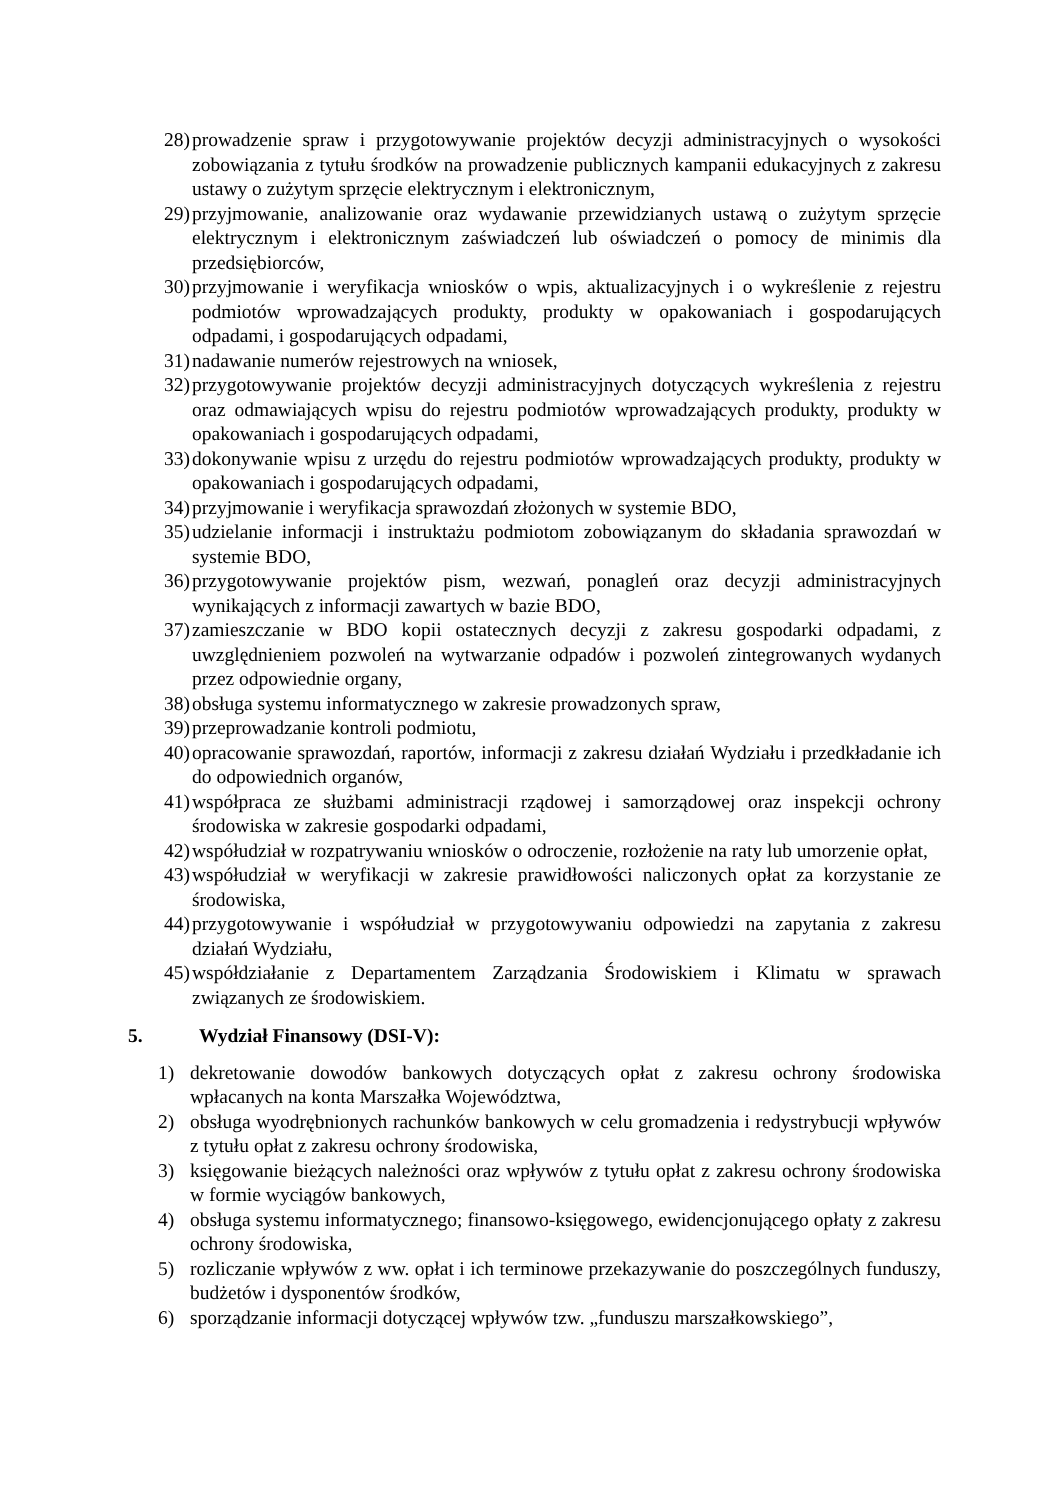28) prowadzenie spraw i przygotowywanie projektów decyzji administracyjnych o wysokości zobowiązania z tytułu środków na prowadzenie publicznych kampanii edukacyjnych z zakresu ustawy o zużytym sprzęcie elektrycznym i elektronicznym,
29) przyjmowanie, analizowanie oraz wydawanie przewidzianych ustawą o zużytym sprzęcie elektrycznym i elektronicznym zaświadczeń lub oświadczeń o pomocy de minimis dla przedsiębiorców,
30) przyjmowanie i weryfikacja wniosków o wpis, aktualizacyjnych i o wykreślenie z rejestru podmiotów wprowadzających produkty, produkty w opakowaniach i gospodarujących odpadami, i gospodarujących odpadami,
31) nadawanie numerów rejestrowych na wniosek,
32) przygotowywanie projektów decyzji administracyjnych dotyczących wykreślenia z rejestru oraz odmawiających wpisu do rejestru podmiotów wprowadzających produkty, produkty w opakowaniach i gospodarujących odpadami,
33) dokonywanie wpisu z urzędu do rejestru podmiotów wprowadzających produkty, produkty w opakowaniach i gospodarujących odpadami,
34) przyjmowanie i weryfikacja sprawozdań złożonych w systemie BDO,
35) udzielanie informacji i instruktażu podmiotom zobowiązanym do składania sprawozdań w systemie BDO,
36) przygotowywanie projektów pism, wezwań, ponagleń oraz decyzji administracyjnych wynikających z informacji zawartych w bazie BDO,
37) zamieszczanie w BDO kopii ostatecznych decyzji z zakresu gospodarki odpadami, z uwzględnieniem pozwoleń na wytwarzanie odpadów i pozwoleń zintegrowanych wydanych przez odpowiednie organy,
38) obsługa systemu informatycznego w zakresie prowadzonych spraw,
39) przeprowadzanie kontroli podmiotu,
40) opracowanie sprawozdań, raportów, informacji z zakresu działań Wydziału i przedkładanie ich do odpowiednich organów,
41) współpraca ze służbami administracji rządowej i samorządowej oraz inspekcji ochrony środowiska w zakresie gospodarki odpadami,
42) współudział w rozpatrywaniu wniosków o odroczenie, rozłożenie na raty lub umorzenie opłat,
43) współudział w weryfikacji w zakresie prawidłowości naliczonych opłat za korzystanie ze środowiska,
44) przygotowywanie i współudział w przygotowywaniu odpowiedzi na zapytania z zakresu działań Wydziału,
45) współdziałanie z Departamentem Zarządzania Środowiskiem i Klimatu w sprawach związanych ze środowiskiem.
5. Wydział Finansowy (DSI-V):
1) dekretowanie dowodów bankowych dotyczących opłat z zakresu ochrony środowiska wpłacanych na konta Marszałka Województwa,
2) obsługa wyodrębnionych rachunków bankowych w celu gromadzenia i redystrybucji wpływów z tytułu opłat z zakresu ochrony środowiska,
3) księgowanie bieżących należności oraz wpływów z tytułu opłat z zakresu ochrony środowiska w formie wyciągów bankowych,
4) obsługa systemu informatycznego; finansowo-księgowego, ewidencjonującego opłaty z zakresu ochrony środowiska,
5) rozliczanie wpływów z ww. opłat i ich terminowe przekazywanie do poszczególnych funduszy, budżetów i dysponentów środków,
6) sporządzanie informacji dotyczącej wpływów tzw. „funduszu marszałkowskiego”,